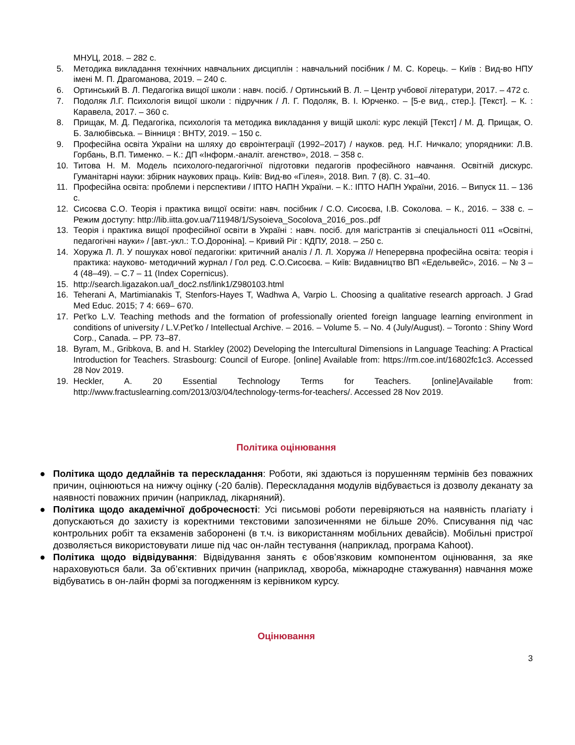МНУЦ, 2018. – 282 с.
5. Методика викладання технічних навчальних дисциплін : навчальний посібник / М. С. Корець. – Київ : Вид-во НПУ імені М. П. Драгоманова, 2019. – 240 с.
6. Ортинський В. Л. Педагогіка вищої школи : навч. посіб. / Ортинський В. Л. – Центр учбової літератури, 2017. – 472 с.
7. Подоляк Л.Г. Психологія вищої школи : підручник / Л. Г. Подоляк, В. І. Юрченко. – [5-е вид., стер.]. [Текст]. – К. : Каравела, 2017. – 360 с.
8. Прищак, М. Д. Педагогіка, психологія та методика викладання у вищій школі: курс лекцій [Текст] / М. Д. Прищак, О. Б. Залюбівська. – Вінниця : ВНТУ, 2019. – 150 с.
9. Професійна освіта України на шляху до євроінтеграції (1992–2017) / науков. ред. Н.Г. Ничкало; упорядники: Л.В. Горбань, В.П. Тименко. – К.: ДП «Інформ.-аналіт. агенство», 2018. – 358 с.
10. Титова Н. М. Модель психолого-педагогічної підготовки педагогів професійного навчання. Освітній дискурс. Гуманітарні науки: збірник наукових праць. Київ: Вид-во «Гілея», 2018. Вип. 7 (8). С. 31–40.
11. Професійна освіта: проблеми і перспективи / ІПТО НАПН України. – К.: ІПТО НАПН України, 2016. – Випуск 11. – 136 с.
12. Сисоєва С.О. Теорія і практика вищої освіти: навч. посібник / С.О. Сисоєва, І.В. Соколова. – К., 2016. – 338 с. – Режим доступу: http://lib.iitta.gov.ua/711948/1/Sysoieva_Socolova_2016_pos..pdf
13. Теорія і практика вищої професійної освіти в Україні : навч. посіб. для магістрантів зі спеціальності 011 «Освітні, педагогічні науки» / [авт.-укл.: Т.О.Дороніна]. – Кривий Ріг : КДПУ, 2018. – 250 с.
14. Хоружа Л. Л. У пошуках нової педагогіки: критичний аналіз / Л. Л. Хоружа // Неперервна професійна освіта: теорія і практика: науково- методичний журнал / Гол ред. С.О.Сисоєва. – Київ: Видавництво ВП «Едельвейс», 2016. – № 3 – 4 (48–49). – С.7 – 11 (Index Copernicus).
15. http://search.ligazakon.ua/l_doc2.nsf/link1/Z980103.html
16. Teherani A, Martimianakis T, Stenfors-Hayes T, Wadhwa A, Varpio L. Choosing a qualitative research approach. J Grad Med Educ. 2015; 7 4: 669– 670.
17. Pet’ko L.V. Teaching methods and the formation of professionally oriented foreign language learning environment in conditions of university / L.V.Pet’ko / Intellectual Archive. – 2016. – Volume 5. – No. 4 (July/August). – Toronto : Shiny Word Corp., Canada. – PP. 73–87.
18. Byram, M., Gribkova, B. and H. Starkley (2002) Developing the Intercultural Dimensions in Language Teaching: A Practical Introduction for Teachers. Strasbourg: Council of Europe. [online] Available from: https://rm.coe.int/16802fc1c3. Accessed 28 Nov 2019.
19. Heckler, A. 20 Essential Technology Terms for Teachers. [online]Available from: http://www.fractuslearning.com/2013/03/04/technology-terms-for-teachers/. Accessed 28 Nov 2019.
Політика оцінювання
● Політика щодо дедлайнів та перескладання: Роботи, які здаються із порушенням термінів без поважних причин, оцінюються на нижчу оцінку (-20 балів). Перескладання модулів відбувається із дозволу деканату за наявності поважних причин (наприклад, лікарняний).
● Політика щодо академічної доброчесності: Усі письмові роботи перевіряються на наявність плагіату і допускаються до захисту із коректними текстовими запозиченнями не більше 20%. Списування під час контрольних робіт та екзаменів заборонені (в т.ч. із використанням мобільних девайсів). Мобільні пристрої дозволяється використовувати лише під час он-лайн тестування (наприклад, програма Kahoot).
● Політика щодо відвідування: Відвідування занять є обов’язковим компонентом оцінювання, за яке нараховуються бали. За об’єктивних причин (наприклад, хвороба, міжнародне стажування) навчання може відбуватись в он-лайн формі за погодженням із керівником курсу.
Оцінювання
3